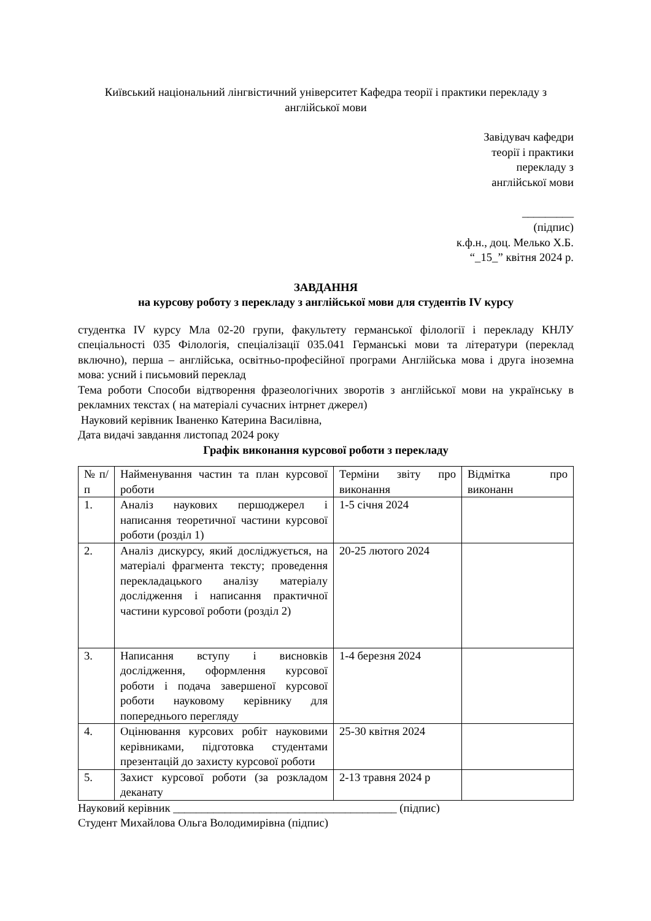Київський національний лінгвістичний університет Кафедра теорії і практики перекладу з англійської мови
Завідувач кафедри
теорії і практики
перекладу з
англійської мови
_________
(підпис)
к.ф.н., доц. Мелько Х.Б.
“_15_” квітня 2024 р.
ЗАВДАННЯ
на курсову роботу з перекладу з англійської мови для студентів IV курсу
студентка IV курсу Мла 02-20 групи, факультету германської філології і перекладу КНЛУ спеціальності 035 Філологія, спеціалізації 035.041 Германські мови та літератури (переклад включно), перша – англійська, освітньо-професійної програми Англійська мова і друга іноземна мова: усний і письмовий переклад
Тема роботи Способи відтворення фразеологічних зворотів з англійської мови на українську в рекламних текстах ( на матеріалі сучасних інтрнет джерел)
Науковий керівник Іваненко Катерина Василівна,
Дата видачі завдання листопад 2024 року
Графік виконання курсової роботи з перекладу
| № п/ п | Найменування частин та план курсової роботи | Терміни звіту про виконання | Відмітка про виконанн |
| 1. | Аналіз наукових першоджерел і написання теоретичної частини курсової роботи (розділ 1) | 1-5 січня 2024 | |
| 2. | Аналіз дискурсу, який досліджується, на матеріалі фрагмента тексту; проведення перекладацького аналізу матеріалу дослідження і написання практичної частини курсової роботи (розділ 2) | 20-25 лютого 2024 | |
| 3. | Написання вступу і висновків дослідження, оформлення курсової роботи і подача завершеної курсової роботи науковому керівнику для попереднього перегляду | 1-4 березня 2024 | |
| 4. | Оцінювання курсових робіт науковими керівниками, підготовка студентами презентацій до захисту курсової роботи | 25-30 квітня 2024 | |
| 5. | Захист курсової роботи (за розкладом деканату | 2-13 травня 2024 р | |
Науковий керівник _______________________________________ (підпис)
Студент Михайлова Ольга Володимирівна (підпис)